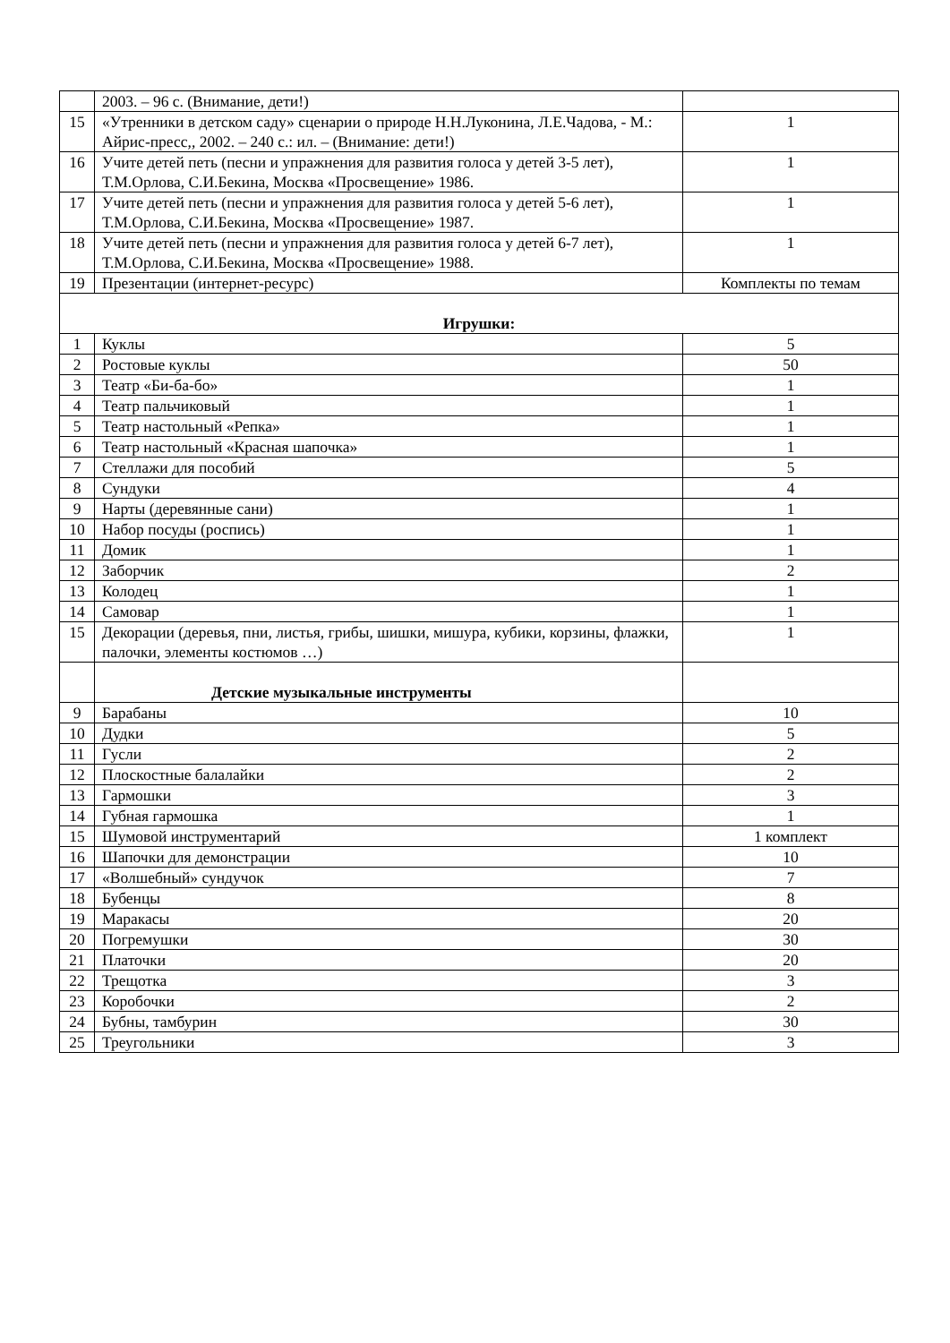| | 2003. – 96 с. (Внимание, дети!) | |
| 15 | «Утренники в детском саду» сценарии о природе Н.Н.Луконина, Л.Е.Чадова, - М.: Айрис-пресс,, 2002. – 240 с.: ил. – (Внимание: дети!) | 1 |
| 16 | Учите детей петь (песни и упражнения для развития голоса у детей 3-5 лет), Т.М.Орлова, С.И.Бекина, Москва «Просвещение» 1986. | 1 |
| 17 | Учите детей петь (песни и упражнения для развития голоса у детей 5-6 лет), Т.М.Орлова, С.И.Бекина, Москва «Просвещение» 1987. | 1 |
| 18 | Учите детей петь (песни и упражнения для развития голоса у детей 6-7 лет), Т.М.Орлова, С.И.Бекина, Москва «Просвещение» 1988. | 1 |
| 19 | Презентации (интернет-ресурс) | Комплекты по темам |
| Игрушки: | | |
| 1 | Куклы | 5 |
| 2 | Ростовые куклы | 50 |
| 3 | Театр «Би-ба-бо» | 1 |
| 4 | Театр пальчиковый | 1 |
| 5 | Театр настольный «Репка» | 1 |
| 6 | Театр настольный «Красная шапочка» | 1 |
| 7 | Стеллажи для пособий | 5 |
| 8 | Сундуки | 4 |
| 9 | Нарты (деревянные сани) | 1 |
| 10 | Набор посуды (роспись) | 1 |
| 11 | Домик | 1 |
| 12 | Заборчик | 2 |
| 13 | Колодец | 1 |
| 14 | Самовар | 1 |
| 15 | Декорации (деревья, пни, листья, грибы, шишки, мишура, кубики, корзины, флажки, палочки, элементы костюмов …) | 1 |
| | Детские музыкальные инструменты | |
| 9 | Барабаны | 10 |
| 10 | Дудки | 5 |
| 11 | Гусли | 2 |
| 12 | Плоскостные балалайки | 2 |
| 13 | Гармошки | 3 |
| 14 | Губная гармошка | 1 |
| 15 | Шумовой инструментарий | 1 комплект |
| 16 | Шапочки для демонстрации | 10 |
| 17 | «Волшебный» сундучок | 7 |
| 18 | Бубенцы | 8 |
| 19 | Маракасы | 20 |
| 20 | Погремушки | 30 |
| 21 | Платочки | 20 |
| 22 | Трещотка | 3 |
| 23 | Коробочки | 2 |
| 24 | Бубны, тамбурин | 30 |
| 25 | Треугольники | 3 |